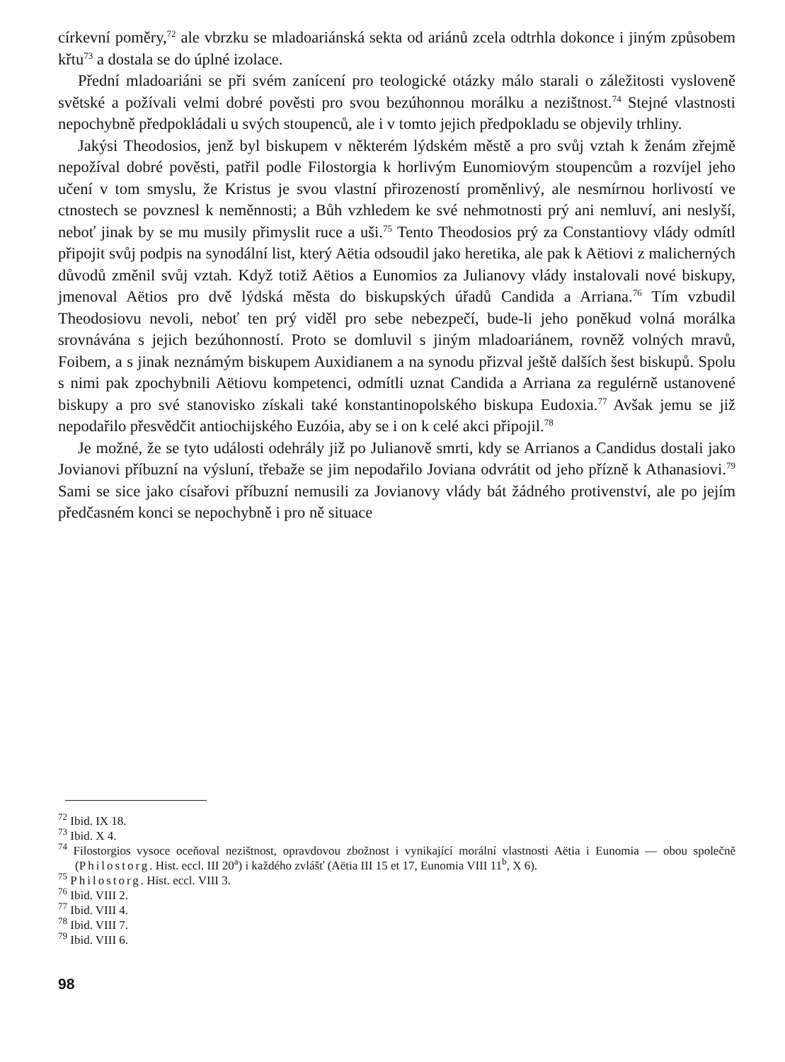církevní poměry,<sup>72</sup> ale vbrzku se mladoariánská sekta od ariánů zcela odtrhla dokonce i jiným způsobem křtu<sup>73</sup> a dostala se do úplné izolace.
Přední mladoariáni se při svém zanícení pro teologické otázky málo starali o záležitosti vysloveně světské a požívali velmi dobré pověsti pro svou bezúhonnou morálku a nezištnost.<sup>74</sup> Stejné vlastnosti nepochybně předpokládali u svých stoupenců, ale i v tomto jejich předpokladu se objevily trhliny.
Jakýsi Theodosios, jenž byl biskupem v některém lýdském městě a pro svůj vztah k ženám zřejmě nepožíval dobré pověsti, patřil podle Filostorgia k horlivým Eunomiovým stoupencům a rozvíjel jeho učení v tom smyslu, že Kristus je svou vlastní přirozeností proměnlivý, ale nesmírnou horlivostí ve ctnostech se povznesl k neměnnosti; a Bůh vzhledem ke své nehmotnosti prý ani nemluví, ani neslyší, neboť jinak by se mu musily přimyslit ruce a uši.<sup>75</sup> Tento Theodosios prý za Constantiovy vlády odmítl připojit svůj podpis na synodální list, který Aëtia odsoudil jako heretika, ale pak k Aëtiovi z malicherných důvodů změnil svůj vztah. Když totiž Aëtios a Eunomios za Julianovy vlády instalovali nové biskupy, jmenoval Aëtios pro dvě lýdská města do biskupských úřadů Candida a Arriana.<sup>76</sup> Tím vzbudil Theodosiovu nevoli, neboť ten prý viděl pro sebe nebezpečí, bude-li jeho poněkud volná morálka srovnávána s jejich bezúhonností. Proto se domluvil s jiným mladoariánem, rovněž volných mravů, Foibem, a s jinak neznámým biskupem Auxidianem a na synodu přizval ještě dalších šest biskupů. Spolu s nimi pak zpochybnili Aëtiovu kompetenci, odmítli uznat Candida a Arriana za regulérně ustanovené biskupy a pro své stanovisko získali také konstantinopolského biskupa Eudoxia.<sup>77</sup> Avšak jemu se již nepodařilo přesvědčit antiochijského Euzóia, aby se i on k celé akci připojil.<sup>78</sup>
Je možné, že se tyto události odehrály již po Julianově smrti, kdy se Arrianos a Candidus dostali jako Jovianovi příbuzní na výsluní, třebaže se jim nepodařilo Joviana odvrátit od jeho přízně k Athanasiovi.<sup>79</sup> Sami se sice jako císařovi příbuzní nemusili za Jovianovy vlády bát žádného protivenství, ale po jejím předčasném konci se nepochybně i pro ně situace
<sup>72</sup> Ibid. IX 18.
<sup>73</sup> Ibid. X 4.
<sup>74</sup> Filostorgios vysoce oceňoval nezištnost, opravdovou zbožnost i vynikající morální vlastnosti Aëtia i Eunomia — obou společně (Philostorg. Hist. eccl. III 20<sup>a</sup>) i každého zvlášť (Aëtia III 15 et 17, Eunomia VIII 11<sup>b</sup>, X 6).
<sup>75</sup> Philostorg. Hist. eccl. VIII 3.
<sup>76</sup> Ibid. VIII 2.
<sup>77</sup> Ibid. VIII 4.
<sup>78</sup> Ibid. VIII 7.
<sup>79</sup> Ibid. VIII 6.
98